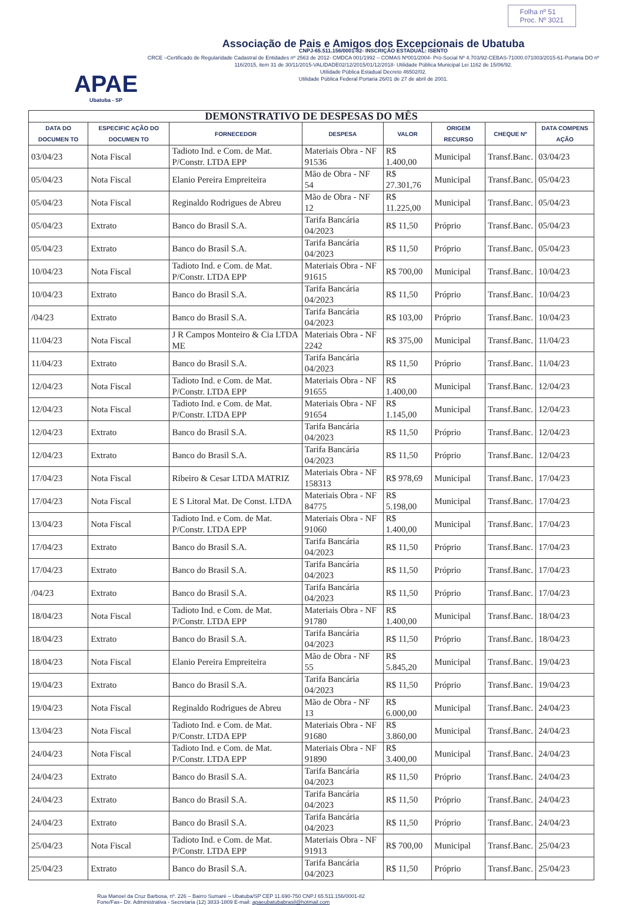APAE
Ubatuba - SP
Associação de Pais e Amigos dos Excepcionais de Ubatuba
CNPJ-65.511.156/0001-82- INSCRIÇÃO ESTADUAL: ISENTO
CRCE –Certificado de Regularidade Cadastral de Entidades nº 2563 de 2012- CMDCA 001/1992 – COMAS Nº001/2004- Pró-Social Nº 4.703/92-CEBAS-71000.071003/2015-61-Portaria DO nº 116/2015, item 31 de 30/11/2015-VALIDADE02/12/2015/01/12/2018- Utilidade Pública Municipal Lei 1162 de 15/06/92.
Utilidade Pública Estadual Decreto 46502/02.
Utilidade Pública Federal Portaria 26/01 de 27 de abril de 2001.
Folha nº 51
Proc. Nº 3021
| DEMONSTRATIVO DE DESPESAS DO MÊS | | | | | | | |
| DATA DO DOCUMEN TO | ESPECIFIC AÇÃO DO DOCUMEN TO | FORNECEDOR | DESPESA | VALOR | ORIGEM RECURSO | CHEQUE Nº | DATA COMPENS AÇÃO |
| 03/04/23 | Nota Fiscal | Tadioto Ind. e Com. de Mat. P/Constr. LTDA EPP | Materiais Obra - NF 91536 | R$ 1.400,00 | Municipal | Transf.Banc. | 03/04/23 |
| 05/04/23 | Nota Fiscal | Elanio Pereira Empreiteira | Mão de Obra - NF 54 | R$ 27.301,76 | Municipal | Transf.Banc. | 05/04/23 |
| 05/04/23 | Nota Fiscal | Reginaldo Rodrigues de Abreu | Mão de Obra - NF 12 | R$ 11.225,00 | Municipal | Transf.Banc. | 05/04/23 |
| 05/04/23 | Extrato | Banco do Brasil S.A. | Tarifa Bancária 04/2023 | R$ 11,50 | Próprio | Transf.Banc. | 05/04/23 |
| 05/04/23 | Extrato | Banco do Brasil S.A. | Tarifa Bancária 04/2023 | R$ 11,50 | Próprio | Transf.Banc. | 05/04/23 |
| 10/04/23 | Nota Fiscal | Tadioto Ind. e Com. de Mat. P/Constr. LTDA EPP | Materiais Obra - NF 91615 | R$ 700,00 | Municipal | Transf.Banc. | 10/04/23 |
| 10/04/23 | Extrato | Banco do Brasil S.A. | Tarifa Bancária 04/2023 | R$ 11,50 | Próprio | Transf.Banc. | 10/04/23 |
| /04/23 | Extrato | Banco do Brasil S.A. | Tarifa Bancária 04/2023 | R$ 103,00 | Próprio | Transf.Banc. | 10/04/23 |
| 11/04/23 | Nota Fiscal | J R Campos Monteiro & Cia LTDA ME | Materiais Obra - NF 2242 | R$ 375,00 | Municipal | Transf.Banc. | 11/04/23 |
| 11/04/23 | Extrato | Banco do Brasil S.A. | Tarifa Bancária 04/2023 | R$ 11,50 | Próprio | Transf.Banc. | 11/04/23 |
| 12/04/23 | Nota Fiscal | Tadioto Ind. e Com. de Mat. P/Constr. LTDA EPP | Materiais Obra - NF 91655 | R$ 1.400,00 | Municipal | Transf.Banc. | 12/04/23 |
| 12/04/23 | Nota Fiscal | Tadioto Ind. e Com. de Mat. P/Constr. LTDA EPP | Materiais Obra - NF 91654 | R$ 1.145,00 | Municipal | Transf.Banc. | 12/04/23 |
| 12/04/23 | Extrato | Banco do Brasil S.A. | Tarifa Bancária 04/2023 | R$ 11,50 | Próprio | Transf.Banc. | 12/04/23 |
| 12/04/23 | Extrato | Banco do Brasil S.A. | Tarifa Bancária 04/2023 | R$ 11,50 | Próprio | Transf.Banc. | 12/04/23 |
| 17/04/23 | Nota Fiscal | Ribeiro & Cesar LTDA MATRIZ | Materiais Obra - NF 158313 | R$ 978,69 | Municipal | Transf.Banc. | 17/04/23 |
| 17/04/23 | Nota Fiscal | E S Litoral Mat. De Const. LTDA | Materiais Obra - NF 84775 | R$ 5.198,00 | Municipal | Transf.Banc. | 17/04/23 |
| 13/04/23 | Nota Fiscal | Tadioto Ind. e Com. de Mat. P/Constr. LTDA EPP | Materiais Obra - NF 91060 | R$ 1.400,00 | Municipal | Transf.Banc. | 17/04/23 |
| 17/04/23 | Extrato | Banco do Brasil S.A. | Tarifa Bancária 04/2023 | R$ 11,50 | Próprio | Transf.Banc. | 17/04/23 |
| 17/04/23 | Extrato | Banco do Brasil S.A. | Tarifa Bancária 04/2023 | R$ 11,50 | Próprio | Transf.Banc. | 17/04/23 |
| /04/23 | Extrato | Banco do Brasil S.A. | Tarifa Bancária 04/2023 | R$ 11,50 | Próprio | Transf.Banc. | 17/04/23 |
| 18/04/23 | Nota Fiscal | Tadioto Ind. e Com. de Mat. P/Constr. LTDA EPP | Materiais Obra - NF 91780 | R$ 1.400,00 | Municipal | Transf.Banc. | 18/04/23 |
| 18/04/23 | Extrato | Banco do Brasil S.A. | Tarifa Bancária 04/2023 | R$ 11,50 | Próprio | Transf.Banc. | 18/04/23 |
| 18/04/23 | Nota Fiscal | Elanio Pereira Empreiteira | Mão de Obra - NF 55 | R$ 5.845,20 | Municipal | Transf.Banc. | 19/04/23 |
| 19/04/23 | Extrato | Banco do Brasil S.A. | Tarifa Bancária 04/2023 | R$ 11,50 | Próprio | Transf.Banc. | 19/04/23 |
| 19/04/23 | Nota Fiscal | Reginaldo Rodrigues de Abreu | Mão de Obra - NF 13 | R$ 6.000,00 | Municipal | Transf.Banc. | 24/04/23 |
| 13/04/23 | Nota Fiscal | Tadioto Ind. e Com. de Mat. P/Constr. LTDA EPP | Materiais Obra - NF 91680 | R$ 3.860,00 | Municipal | Transf.Banc. | 24/04/23 |
| 24/04/23 | Nota Fiscal | Tadioto Ind. e Com. de Mat. P/Constr. LTDA EPP | Materiais Obra - NF 91890 | R$ 3.400,00 | Municipal | Transf.Banc. | 24/04/23 |
| 24/04/23 | Extrato | Banco do Brasil S.A. | Tarifa Bancária 04/2023 | R$ 11,50 | Próprio | Transf.Banc. | 24/04/23 |
| 24/04/23 | Extrato | Banco do Brasil S.A. | Tarifa Bancária 04/2023 | R$ 11,50 | Próprio | Transf.Banc. | 24/04/23 |
| 24/04/23 | Extrato | Banco do Brasil S.A. | Tarifa Bancária 04/2023 | R$ 11,50 | Próprio | Transf.Banc. | 24/04/23 |
| 25/04/23 | Nota Fiscal | Tadioto Ind. e Com. de Mat. P/Constr. LTDA EPP | Materiais Obra - NF 91913 | R$ 700,00 | Municipal | Transf.Banc. | 25/04/23 |
| 25/04/23 | Extrato | Banco do Brasil S.A. | Tarifa Bancária 04/2023 | R$ 11,50 | Próprio | Transf.Banc. | 25/04/23 |
Rua Manoel da Cruz Barbosa, nº. 226 – Bairro Sumaré – Ubatuba/SP CEP 11.690-750 CNPJ 65.511.156/0001-82
Fone/Fax– Dir. Administrativa - Secretaria (12) 3833-1809 E-mail: apaeubatubabrasil@hotmail.com